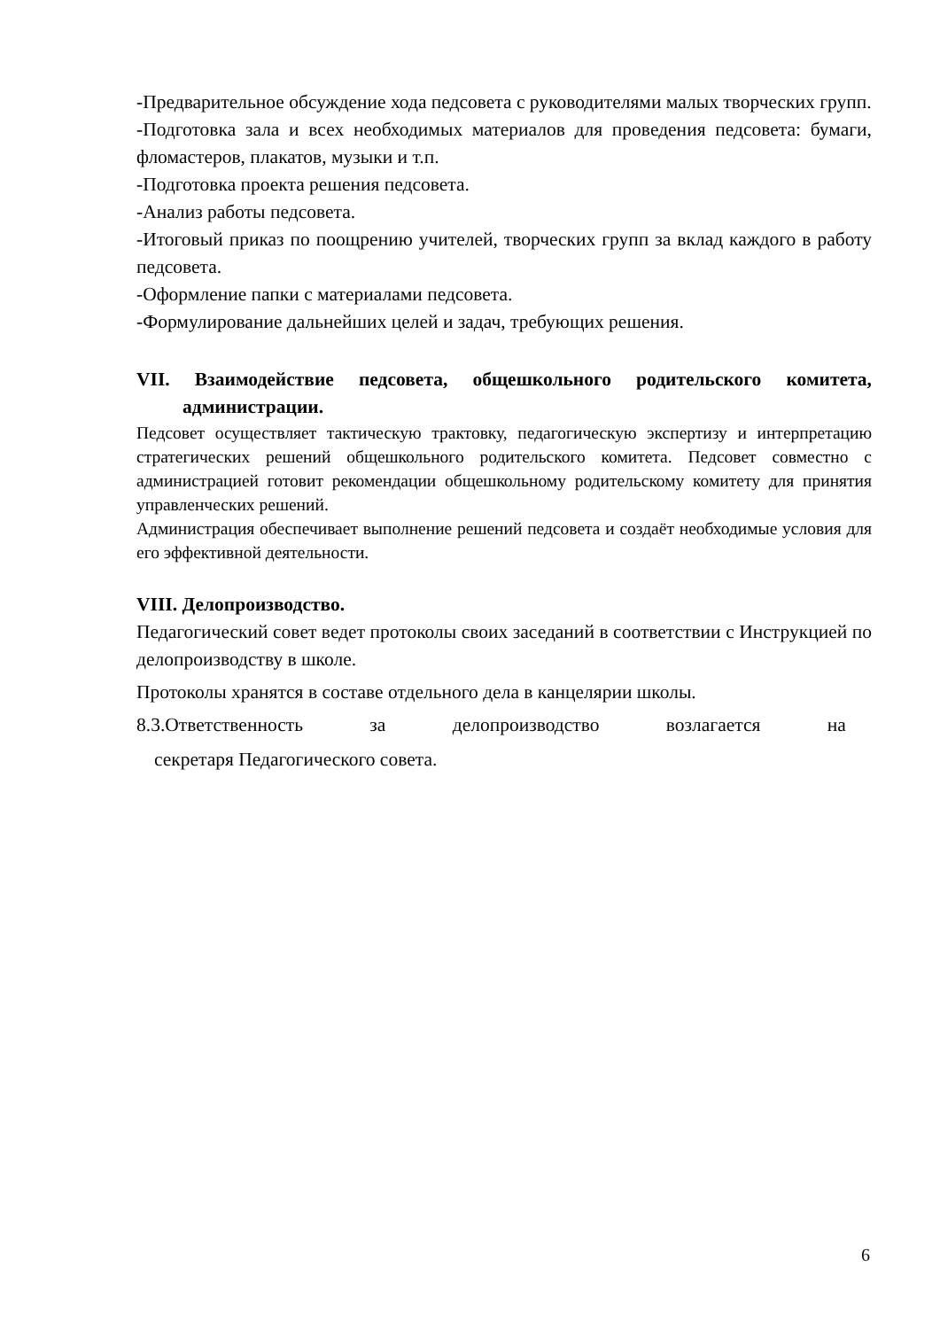-Предварительное обсуждение хода педсовета с руководителями малых творческих групп.
-Подготовка зала и всех необходимых материалов для проведения педсовета: бумаги, фломастеров, плакатов, музыки и т.п.
-Подготовка проекта решения педсовета.
-Анализ работы педсовета.
-Итоговый приказ по поощрению учителей, творческих групп за вклад каждого в работу педсовета.
-Оформление папки с материалами педсовета.
-Формулирование дальнейших целей и задач, требующих решения.
VII. Взаимодействие педсовета, общешкольного родительского комитета, администрации.
Педсовет осуществляет тактическую трактовку, педагогическую экспертизу и интерпретацию стратегических решений общешкольного родительского комитета. Педсовет совместно с администрацией готовит рекомендации общешкольному родительскому комитету для принятия управленческих решений.
Администрация обеспечивает выполнение решений педсовета и создаёт необходимые условия для его эффективной деятельности.
VIII. Делопроизводство.
Педагогический совет ведет протоколы своих заседаний в соответствии с Инструкцией по делопроизводству в школе.
Протоколы хранятся в составе отдельного дела в канцелярии школы.
8.3.Ответственность за делопроизводство возлагается на
секретаря Педагогического совета.
6